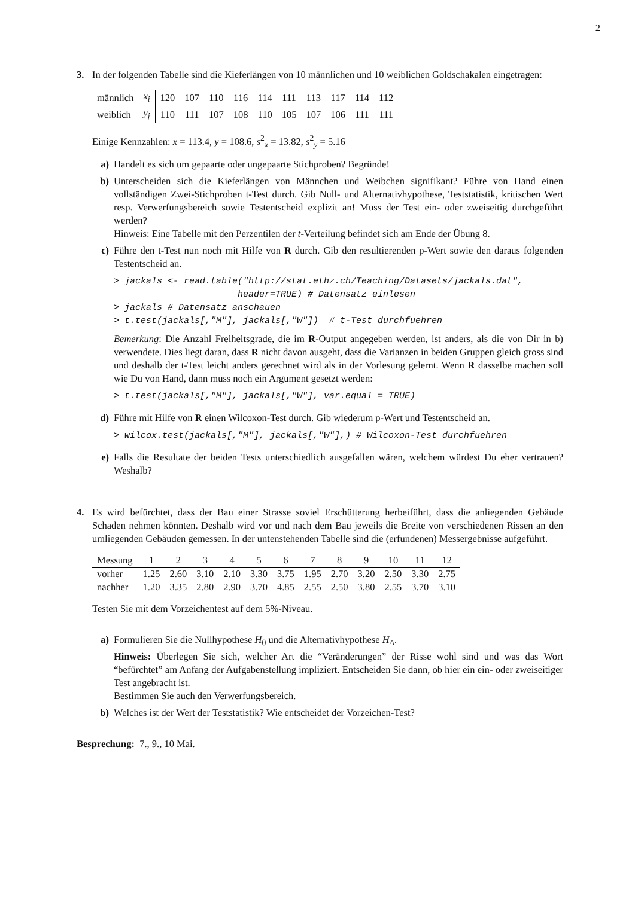2
3. In der folgenden Tabelle sind die Kieferlängen von 10 männlichen und 10 weiblichen Goldschakalen eingetragen:
| männlich | x<sub>i</sub> | 120 | 107 | 110 | 116 | 114 | 111 | 113 | 117 | 114 | 112 |
| weiblich | y<sub>j</sub> | 110 | 111 | 107 | 108 | 110 | 105 | 107 | 106 | 111 | 111 |
Einige Kennzahlen: x̄ = 113.4, ȳ = 108.6, s<sup>2</sup><sub>x</sub> = 13.82, s<sup>2</sup><sub>y</sub> = 5.16
a) Handelt es sich um gepaarte oder ungepaarte Stichproben? Begründe!
b) Unterscheiden sich die Kieferlängen von Männchen und Weibchen signifikant? Führe von Hand einen vollständigen Zwei-Stichproben t-Test durch. Gib Null- und Alternativhypothese, Teststatistik, kritischen Wert resp. Verwerfungsbereich sowie Testentscheid explizit an! Muss der Test ein- oder zweiseitig durchgeführt werden?
Hinweis: Eine Tabelle mit den Perzentilen der t-Verteilung befindet sich am Ende der Übung 8.
c) Führe den t-Test nun noch mit Hilfe von R durch. Gib den resultierenden p-Wert sowie den daraus folgenden Testentscheid an.
> jackals <- read.table("http://stat.ethz.ch/Teaching/Datasets/jackals.dat",
header=TRUE) # Datensatz einlesen
> jackals # Datensatz anschauen
> t.test(jackals[,"M"], jackals[,"W"]) # t-Test durchfuehren
Bemerkung: Die Anzahl Freiheitsgrade, die im R-Output angegeben werden, ist anders, als die von Dir in b) verwendete. Dies liegt daran, dass R nicht davon ausgeht, dass die Varianzen in beiden Gruppen gleich gross sind und deshalb der t-Test leicht anders gerechnet wird als in der Vorlesung gelernt. Wenn R dasselbe machen soll wie Du von Hand, dann muss noch ein Argument gesetzt werden:
> t.test(jackals[,"M"], jackals[,"W"], var.equal = TRUE)
d) Führe mit Hilfe von R einen Wilcoxon-Test durch. Gib wiederum p-Wert und Testentscheid an.
> wilcox.test(jackals[,"M"], jackals[,"W"],) # Wilcoxon-Test durchfuehren
e) Falls die Resultate der beiden Tests unterschiedlich ausgefallen wären, welchem würdest Du eher vertrauen? Weshalb?
4. Es wird befürchtet, dass der Bau einer Strasse soviel Erschütterung herbeiführt, dass die anliegenden Gebäude Schaden nehmen könnten. Deshalb wird vor und nach dem Bau jeweils die Breite von verschiedenen Rissen an den umliegenden Gebäuden gemessen. In der untenstehenden Tabelle sind die (erfundenen) Messergebnisse aufgeführt.
| Messung | 1 | 2 | 3 | 4 | 5 | 6 | 7 | 8 | 9 | 10 | 11 | 12 |
| vorher | 1.25 | 2.60 | 3.10 | 2.10 | 3.30 | 3.75 | 1.95 | 2.70 | 3.20 | 2.50 | 3.30 | 2.75 |
| nachher | 1.20 | 3.35 | 2.80 | 2.90 | 3.70 | 4.85 | 2.55 | 2.50 | 3.80 | 2.55 | 3.70 | 3.10 |
Testen Sie mit dem Vorzeichentest auf dem 5%-Niveau.
a) Formulieren Sie die Nullhypothese H<sub>0</sub> und die Alternativhypothese H<sub>A</sub>.
Hinweis: Überlegen Sie sich, welcher Art die “Veränderungen” der Risse wohl sind und was das Wort “befürchtet” am Anfang der Aufgabenstellung impliziert. Entscheiden Sie dann, ob hier ein ein- oder zweiseitiger Test angebracht ist.
Bestimmen Sie auch den Verwerfungsbereich.
b) Welches ist der Wert der Teststatistik? Wie entscheidet der Vorzeichen-Test?
Besprechung: 7., 9., 10 Mai.